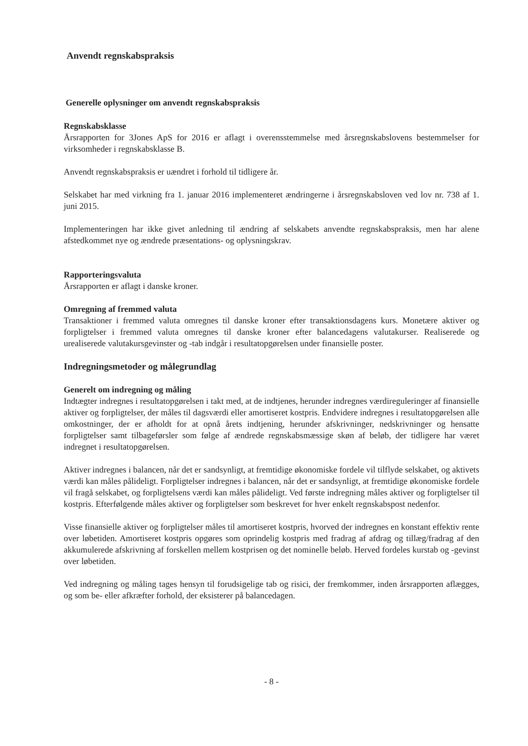Anvendt regnskabspraksis
Generelle oplysninger om anvendt regnskabspraksis
Regnskabsklasse
Årsrapporten for 3Jones ApS for 2016 er aflagt i overensstemmelse med årsregnskabslovens bestemmelser for virksomheder i regnskabsklasse B.
Anvendt regnskabspraksis er uændret i forhold til tidligere år.
Selskabet har med virkning fra 1. januar 2016 implementeret ændringerne i årsregnskabsloven ved lov nr. 738 af 1. juni 2015.
Implementeringen har ikke givet anledning til ændring af selskabets anvendte regnskabspraksis, men har alene afstedkommet nye og ændrede præsentations- og oplysningskrav.
Rapporteringsvaluta
Årsrapporten er aflagt i danske kroner.
Omregning af fremmed valuta
Transaktioner i fremmed valuta omregnes til danske kroner efter transaktionsdagens kurs. Monetære aktiver og forpligtelser i fremmed valuta omregnes til danske kroner efter balancedagens valutakurser. Realiserede og urealiserede valutakursgevinster og -tab indgår i resultatopgørelsen under finansielle poster.
Indregningsmetoder og målegrundlag
Generelt om indregning og måling
Indtægter indregnes i resultatopgørelsen i takt med, at de indtjenes, herunder indregnes værdireguleringer af finansielle aktiver og forpligtelser, der måles til dagsværdi eller amortiseret kostpris. Endvidere indregnes i resultatopgørelsen alle omkostninger, der er afholdt for at opnå årets indtjening, herunder afskrivninger, nedskrivninger og hensatte forpligtelser samt tilbageførsler som følge af ændrede regnskabsmæssige skøn af beløb, der tidligere har været indregnet i resultatopgørelsen.
Aktiver indregnes i balancen, når det er sandsynligt, at fremtidige økonomiske fordele vil tilflyde selskabet, og aktivets værdi kan måles pålideligt. Forpligtelser indregnes i balancen, når det er sandsynligt, at fremtidige økonomiske fordele vil fragå selskabet, og forpligtelsens værdi kan måles pålideligt. Ved første indregning måles aktiver og forpligtelser til kostpris. Efterfølgende måles aktiver og forpligtelser som beskrevet for hver enkelt regnskabspost nedenfor.
Visse finansielle aktiver og forpligtelser måles til amortiseret kostpris, hvorved der indregnes en konstant effektiv rente over løbetiden. Amortiseret kostpris opgøres som oprindelig kostpris med fradrag af afdrag og tillæg/fradrag af den akkumulerede afskrivning af forskellen mellem kostprisen og det nominelle beløb. Herved fordeles kurstab og -gevinst over løbetiden.
Ved indregning og måling tages hensyn til forudsigelige tab og risici, der fremkommer, inden årsrapporten aflægges, og som be- eller afkræfter forhold, der eksisterer på balancedagen.
- 8 -